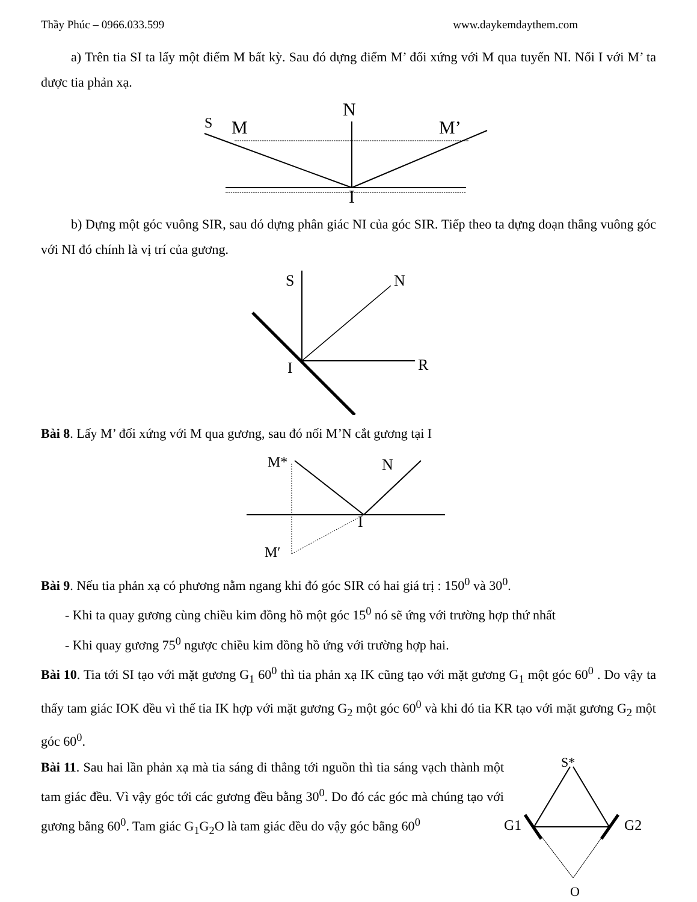Thầy Phúc – 0966.033.599 www.daykemdaythem.com
a) Trên tia SI ta lấy một điểm M bất kỳ. Sau đó dựng điểm M’ đối xứng với M qua tuyến NI. Nối I với M’ ta được tia phản xạ.
S
M
N
M’
I
b) Dựng một góc vuông SIR, sau đó dựng phân giác NI của góc SIR. Tiếp theo ta dựng đoạn thẳng vuông góc với NI đó chính là vị trí của gương.
S
N
R
I
Bài 8. Lấy M’ đối xứng với M qua gương, sau đó nối M’N cắt gương tại I
M*
N
I
M′
Bài 9. Nếu tia phản xạ có phương nằm ngang khi đó góc SIR có hai giá trị : 150<sup>0</sup> và 30<sup>0</sup>.
- Khi ta quay gương cùng chiều kim đồng hồ một góc 15<sup>0</sup> nó sẽ ứng với trường hợp thứ nhất
- Khi quay gương 75<sup>0</sup> ngược chiều kim đồng hồ ứng với trường hợp hai.
Bài 10. Tia tới SI tạo với mặt gương G<sub>1</sub> 60<sup>0</sup> thì tia phản xạ IK cũng tạo với mặt gương G<sub>1</sub> một góc 60<sup>0</sup> . Do vậy ta thấy tam giác IOK đều vì thế tia IK hợp với mặt gương G<sub>2</sub> một góc 60<sup>0</sup> và khi đó tia KR tạo với mặt gương G<sub>2</sub> một góc 60<sup>0</sup>.
Bài 11. Sau hai lần phản xạ mà tia sáng đi thẳng tới nguồn thì tia sáng vạch thành một tam giác đều. Vì vậy góc tới các gương đều bằng 30<sup>0</sup>. Do đó các góc mà chúng tạo với gương bằng 60<sup>0</sup>. Tam giác G<sub>1</sub>G<sub>2</sub>O là tam giác đều do vậy góc bằng 60<sup>0</sup>
S*
G1
G2
O